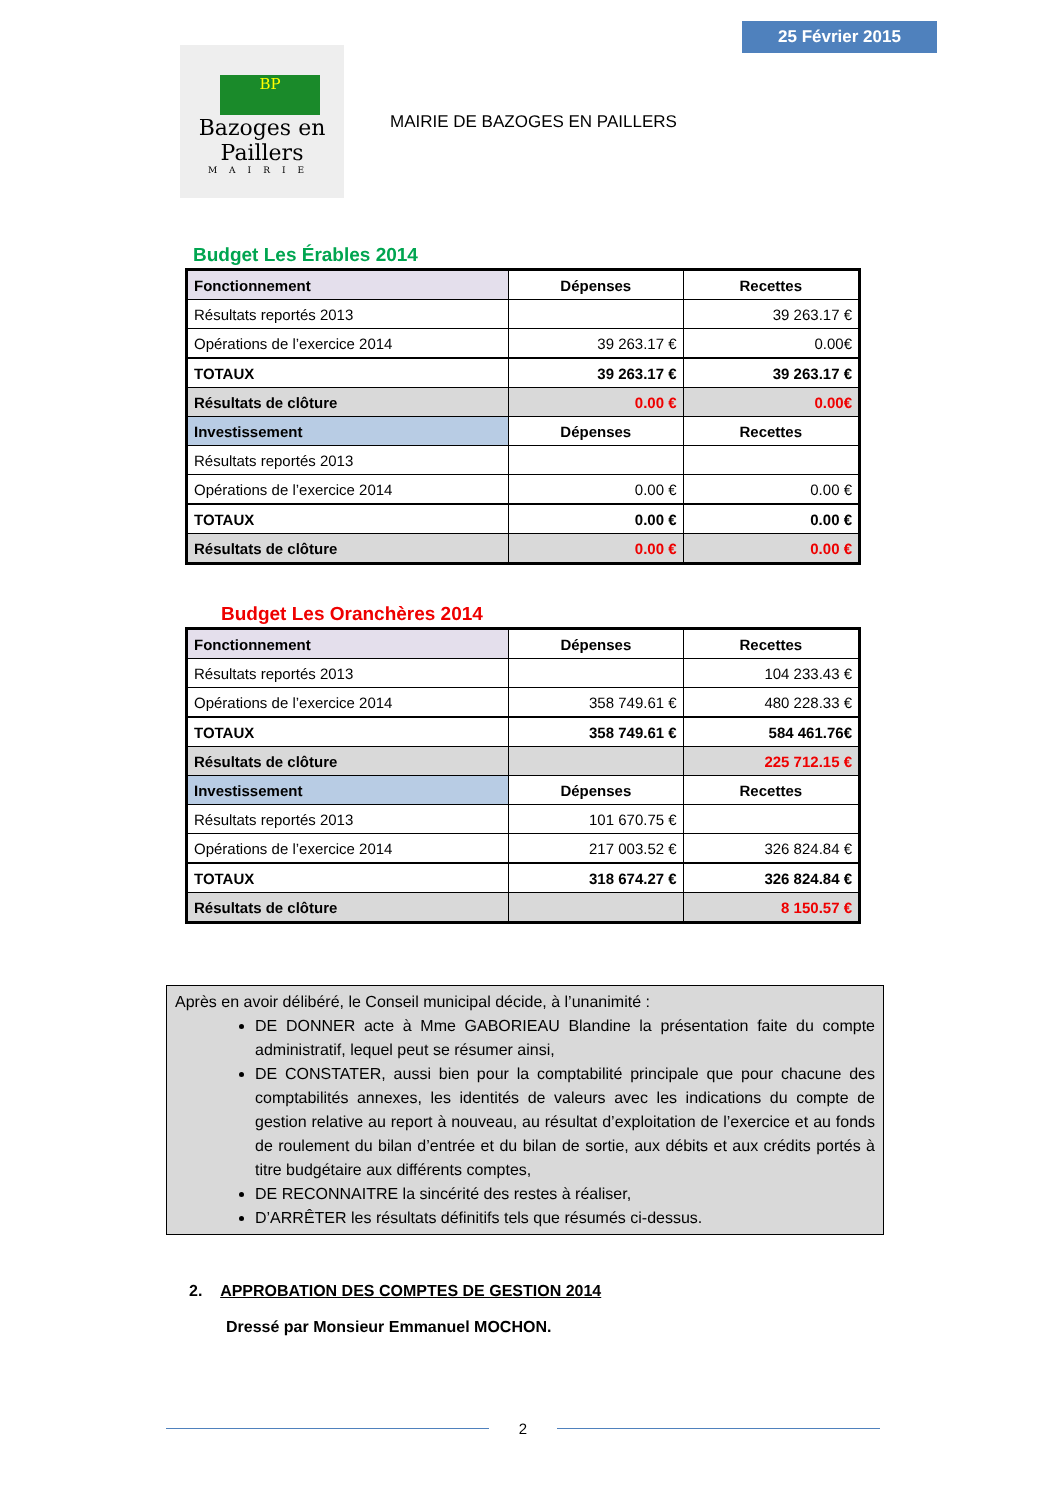25 Février 2015
BP
Bazoges en Paillers
MAIRIE
MAIRIE DE BAZOGES EN PAILLERS
Budget Les Érables 2014
| Fonctionnement | Dépenses | Recettes |
| Résultats reportés 2013 | | 39 263.17 € |
| Opérations de l’exercice 2014 | 39 263.17 € | 0.00€ |
| TOTAUX | 39 263.17 € | 39 263.17 € |
| Résultats de clôture | 0.00 € | 0.00€ |
| Investissement | Dépenses | Recettes |
| Résultats reportés 2013 | | |
| Opérations de l’exercice 2014 | 0.00 € | 0.00 € |
| TOTAUX | 0.00 € | 0.00 € |
| Résultats de clôture | 0.00 € | 0.00 € |
Budget Les Oranchères 2014
| Fonctionnement | Dépenses | Recettes |
| Résultats reportés 2013 | | 104 233.43 € |
| Opérations de l’exercice 2014 | 358 749.61 € | 480 228.33 € |
| TOTAUX | 358 749.61 € | 584 461.76€ |
| Résultats de clôture | | 225 712.15 € |
| Investissement | Dépenses | Recettes |
| Résultats reportés 2013 | 101 670.75 € | |
| Opérations de l’exercice 2014 | 217 003.52 € | 326 824.84 € |
| TOTAUX | 318 674.27 € | 326 824.84 € |
| Résultats de clôture | | 8 150.57 € |
Après en avoir délibéré, le Conseil municipal décide, à l’unanimité :
DE DONNER acte à Mme GABORIEAU Blandine la présentation faite du compte administratif, lequel peut se résumer ainsi,
DE CONSTATER, aussi bien pour la comptabilité principale que pour chacune des comptabilités annexes, les identités de valeurs avec les indications du compte de gestion relative au report à nouveau, au résultat d’exploitation de l’exercice et au fonds de roulement du bilan d’entrée et du bilan de sortie, aux débits et aux crédits portés à titre budgétaire aux différents comptes,
DE RECONNAITRE la sincérité des restes à réaliser,
D’ARRÊTER les résultats définitifs tels que résumés ci-dessus.
2. APPROBATION DES COMPTES DE GESTION 2014
Dressé par Monsieur Emmanuel MOCHON.
2